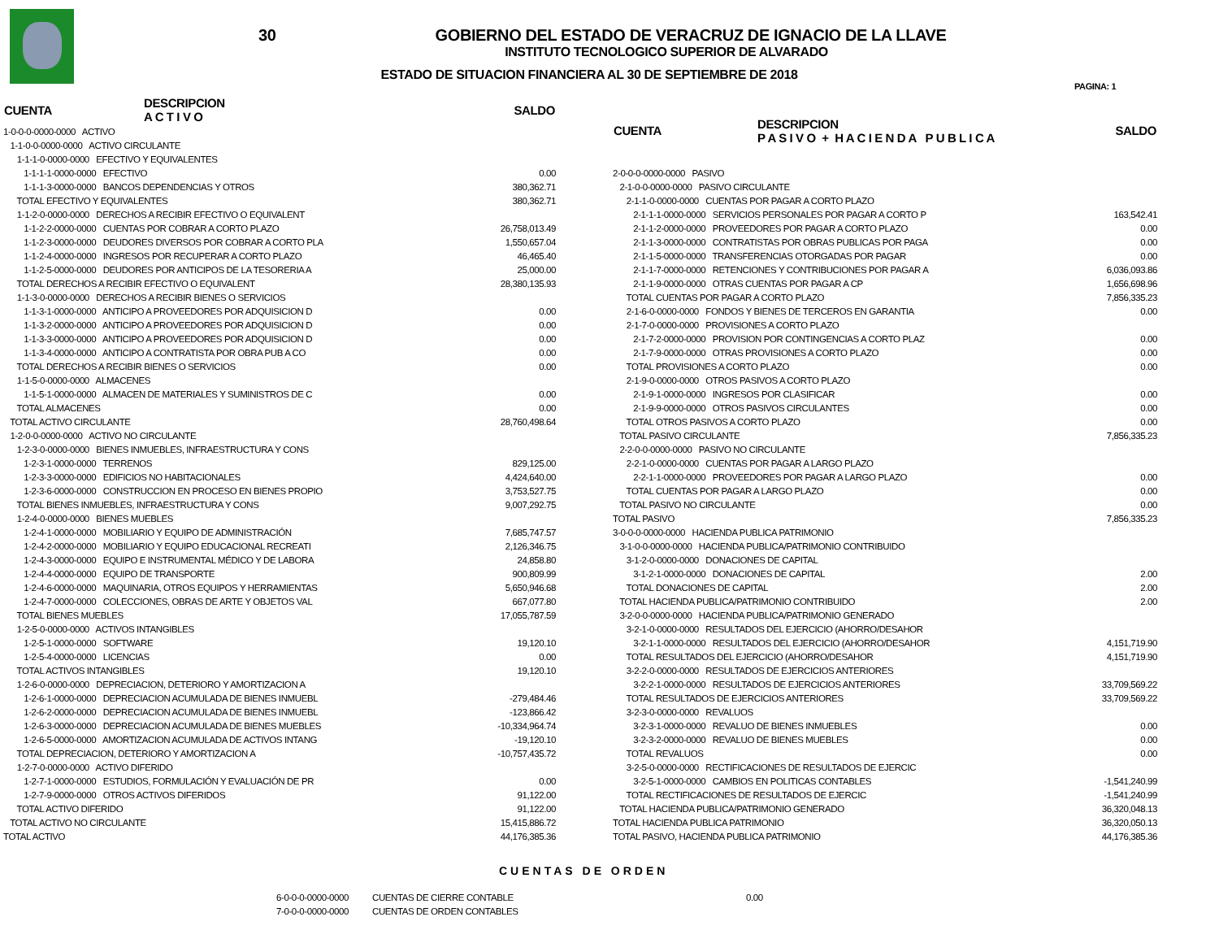30
GOBIERNO DEL ESTADO DE VERACRUZ DE IGNACIO DE LA LLAVE
INSTITUTO TECNOLOGICO SUPERIOR DE ALVARADO
ESTADO DE SITUACION FINANCIERA AL 30 DE SEPTIEMBRE DE 2018
PAGINA: 1
| CUENTA | DESCRIPCION A C T I V O | SALDO |
| --- | --- | --- |
| 1-0-0-0-0000-0000 ACTIVO | | |
| 1-1-0-0-0000-0000 ACTIVO CIRCULANTE | | |
| 1-1-1-0-0000-0000 EFECTIVO Y EQUIVALENTES | | |
| 1-1-1-1-0000-0000 EFECTIVO | | 0.00 |
| 1-1-1-3-0000-0000 BANCOS DEPENDENCIAS Y OTROS | | 380,362.71 |
| TOTAL EFECTIVO Y EQUIVALENTES | | 380,362.71 |
| 1-1-2-0-0000-0000 DERECHOS A RECIBIR EFECTIVO O EQUIVALENT | | |
| 1-1-2-2-0000-0000 CUENTAS POR COBRAR A CORTO PLAZO | | 26,758,013.49 |
| 1-1-2-3-0000-0000 DEUDORES DIVERSOS POR COBRAR A CORTO PLA | | 1,550,657.04 |
| 1-1-2-4-0000-0000 INGRESOS POR RECUPERAR A CORTO PLAZO | | 46,465.40 |
| 1-1-2-5-0000-0000 DEUDORES POR ANTICIPOS DE LA TESORERIA A | | 25,000.00 |
| TOTAL DERECHOS A RECIBIR EFECTIVO O EQUIVALENT | | 28,380,135.93 |
| 1-1-3-0-0000-0000 DERECHOS A RECIBIR BIENES O SERVICIOS | | |
| 1-1-3-1-0000-0000 ANTICIPO A PROVEEDORES POR ADQUISICION D | | 0.00 |
| 1-1-3-2-0000-0000 ANTICIPO A PROVEEDORES POR ADQUISICION D | | 0.00 |
| 1-1-3-3-0000-0000 ANTICIPO A PROVEEDORES POR ADQUISICION D | | 0.00 |
| 1-1-3-4-0000-0000 ANTICIPO A CONTRATISTA POR OBRA PUB A CO | | 0.00 |
| TOTAL DERECHOS A RECIBIR BIENES O SERVICIOS | | 0.00 |
| 1-1-5-0-0000-0000 ALMACENES | | |
| 1-1-5-1-0000-0000 ALMACEN DE MATERIALES Y SUMINISTROS DE C | | 0.00 |
| TOTAL ALMACENES | | 0.00 |
| TOTAL ACTIVO CIRCULANTE | | 28,760,498.64 |
| 1-2-0-0-0000-0000 ACTIVO NO CIRCULANTE | | |
| 1-2-3-0-0000-0000 BIENES INMUEBLES, INFRAESTRUCTURA Y CONS | | |
| 1-2-3-1-0000-0000 TERRENOS | | 829,125.00 |
| 1-2-3-3-0000-0000 EDIFICIOS NO HABITACIONALES | | 4,424,640.00 |
| 1-2-3-6-0000-0000 CONSTRUCCION EN PROCESO EN BIENES PROPIO | | 3,753,527.75 |
| TOTAL BIENES INMUEBLES, INFRAESTRUCTURA Y CONS | | 9,007,292.75 |
| 1-2-4-0-0000-0000 BIENES MUEBLES | | |
| 1-2-4-1-0000-0000 MOBILIARIO Y EQUIPO DE ADMINISTRACIÓN | | 7,685,747.57 |
| 1-2-4-2-0000-0000 MOBILIARIO Y EQUIPO EDUCACIONAL RECREATI | | 2,126,346.75 |
| 1-2-4-3-0000-0000 EQUIPO E INSTRUMENTAL MÉDICO Y DE LABORA | | 24,858.80 |
| 1-2-4-4-0000-0000 EQUIPO DE TRANSPORTE | | 900,809.99 |
| 1-2-4-6-0000-0000 MAQUINARIA, OTROS EQUIPOS Y HERRAMIENTAS | | 5,650,946.68 |
| 1-2-4-7-0000-0000 COLECCIONES, OBRAS DE ARTE Y OBJETOS VAL | | 667,077.80 |
| TOTAL BIENES MUEBLES | | 17,055,787.59 |
| 1-2-5-0-0000-0000 ACTIVOS INTANGIBLES | | |
| 1-2-5-1-0000-0000 SOFTWARE | | 19,120.10 |
| 1-2-5-4-0000-0000 LICENCIAS | | 0.00 |
| TOTAL ACTIVOS INTANGIBLES | | 19,120.10 |
| 1-2-6-0-0000-0000 DEPRECIACION, DETERIORO Y AMORTIZACION A | | |
| 1-2-6-1-0000-0000 DEPRECIACION ACUMULADA DE BIENES INMUEBL | | -279,484.46 |
| 1-2-6-2-0000-0000 DEPRECIACION ACUMULADA DE BIENES INMUEBL | | -123,866.42 |
| 1-2-6-3-0000-0000 DEPRECIACION ACUMULADA DE BIENES MUEBLES | | -10,334,964.74 |
| 1-2-6-5-0000-0000 AMORTIZACION ACUMULADA DE ACTIVOS INTANG | | -19,120.10 |
| TOTAL DEPRECIACION, DETERIORO Y AMORTIZACION A | | -10,757,435.72 |
| 1-2-7-0-0000-0000 ACTIVO DIFERIDO | | |
| 1-2-7-1-0000-0000 ESTUDIOS, FORMULACIÓN Y EVALUACIÓN DE PR | | 0.00 |
| 1-2-7-9-0000-0000 OTROS ACTIVOS DIFERIDOS | | 91,122.00 |
| TOTAL ACTIVO DIFERIDO | | 91,122.00 |
| TOTAL ACTIVO NO CIRCULANTE | | 15,415,886.72 |
| TOTAL ACTIVO | | 44,176,385.36 |
| CUENTA | DESCRIPCION P A S I V O + H A C I E N D A P U B L I C A | SALDO |
| --- | --- | --- |
| 2-0-0-0-0000-0000 PASIVO | | |
| 2-1-0-0-0000-0000 PASIVO CIRCULANTE | | |
| 2-1-1-0-0000-0000 CUENTAS POR PAGAR A CORTO PLAZO | | |
| 2-1-1-1-0000-0000 SERVICIOS PERSONALES POR PAGAR A CORTO P | | 163,542.41 |
| 2-1-1-2-0000-0000 PROVEEDORES POR PAGAR A CORTO PLAZO | | 0.00 |
| 2-1-1-3-0000-0000 CONTRATISTAS POR OBRAS PUBLICAS POR PAGA | | 0.00 |
| 2-1-1-5-0000-0000 TRANSFERENCIAS OTORGADAS POR PAGAR | | 0.00 |
| 2-1-1-7-0000-0000 RETENCIONES Y CONTRIBUCIONES POR PAGAR A | | 6,036,093.86 |
| 2-1-1-9-0000-0000 OTRAS CUENTAS POR PAGAR A CP | | 1,656,698.96 |
| TOTAL CUENTAS POR PAGAR A CORTO PLAZO | | 7,856,335.23 |
| 2-1-6-0-0000-0000 FONDOS Y BIENES DE TERCEROS EN GARANTIA | | 0.00 |
| 2-1-7-0-0000-0000 PROVISIONES A CORTO PLAZO | | |
| 2-1-7-2-0000-0000 PROVISION POR CONTINGENCIAS A CORTO PLAZ | | 0.00 |
| 2-1-7-9-0000-0000 OTRAS PROVISIONES A CORTO PLAZO | | 0.00 |
| TOTAL PROVISIONES A CORTO PLAZO | | 0.00 |
| 2-1-9-0-0000-0000 OTROS PASIVOS A CORTO PLAZO | | |
| 2-1-9-1-0000-0000 INGRESOS POR CLASIFICAR | | 0.00 |
| 2-1-9-9-0000-0000 OTROS PASIVOS CIRCULANTES | | 0.00 |
| TOTAL OTROS PASIVOS A CORTO PLAZO | | 0.00 |
| TOTAL PASIVO CIRCULANTE | | 7,856,335.23 |
| 2-2-0-0-0000-0000 PASIVO NO CIRCULANTE | | |
| 2-2-1-0-0000-0000 CUENTAS POR PAGAR A LARGO PLAZO | | |
| 2-2-1-1-0000-0000 PROVEEDORES POR PAGAR A LARGO PLAZO | | 0.00 |
| TOTAL CUENTAS POR PAGAR A LARGO PLAZO | | 0.00 |
| TOTAL PASIVO NO CIRCULANTE | | 0.00 |
| TOTAL PASIVO | | 7,856,335.23 |
| 3-0-0-0-0000-0000 HACIENDA PUBLICA PATRIMONIO | | |
| 3-1-0-0-0000-0000 HACIENDA PUBLICA/PATRIMONIO CONTRIBUIDO | | |
| 3-1-2-0-0000-0000 DONACIONES DE CAPITAL | | |
| 3-1-2-1-0000-0000 DONACIONES DE CAPITAL | | 2.00 |
| TOTAL DONACIONES DE CAPITAL | | 2.00 |
| TOTAL HACIENDA PUBLICA/PATRIMONIO CONTRIBUIDO | | 2.00 |
| 3-2-0-0-0000-0000 HACIENDA PUBLICA/PATRIMONIO GENERADO | | |
| 3-2-1-0-0000-0000 RESULTADOS DEL EJERCICIO (AHORRO/DESAHOR | | |
| 3-2-1-1-0000-0000 RESULTADOS DEL EJERCICIO (AHORRO/DESAHOR | | 4,151,719.90 |
| TOTAL RESULTADOS DEL EJERCICIO (AHORRO/DESAHOR | | 4,151,719.90 |
| 3-2-2-0-0000-0000 RESULTADOS DE EJERCICIOS ANTERIORES | | |
| 3-2-2-1-0000-0000 RESULTADOS DE EJERCICIOS ANTERIORES | | 33,709,569.22 |
| TOTAL RESULTADOS DE EJERCICIOS ANTERIORES | | 33,709,569.22 |
| 3-2-3-0-0000-0000 REVALUOS | | |
| 3-2-3-1-0000-0000 REVALUO DE BIENES INMUEBLES | | 0.00 |
| 3-2-3-2-0000-0000 REVALUO DE BIENES MUEBLES | | 0.00 |
| TOTAL REVALUOS | | 0.00 |
| 3-2-5-0-0000-0000 RECTIFICACIONES DE RESULTADOS DE EJERCIC | | |
| 3-2-5-1-0000-0000 CAMBIOS EN POLITICAS CONTABLES | | -1,541,240.99 |
| TOTAL RECTIFICACIONES DE RESULTADOS DE EJERCIC | | -1,541,240.99 |
| TOTAL HACIENDA PUBLICA/PATRIMONIO GENERADO | | 36,320,048.13 |
| TOTAL HACIENDA PUBLICA PATRIMONIO | | 36,320,050.13 |
| TOTAL PASIVO, HACIENDA PUBLICA PATRIMONIO | | 44,176,385.36 |
CUENTAS DE ORDEN
| 6-0-0-0-0000-0000 | CUENTAS DE CIERRE CONTABLE | 0.00 |
| 7-0-0-0-0000-0000 | CUENTAS DE ORDEN CONTABLES | |